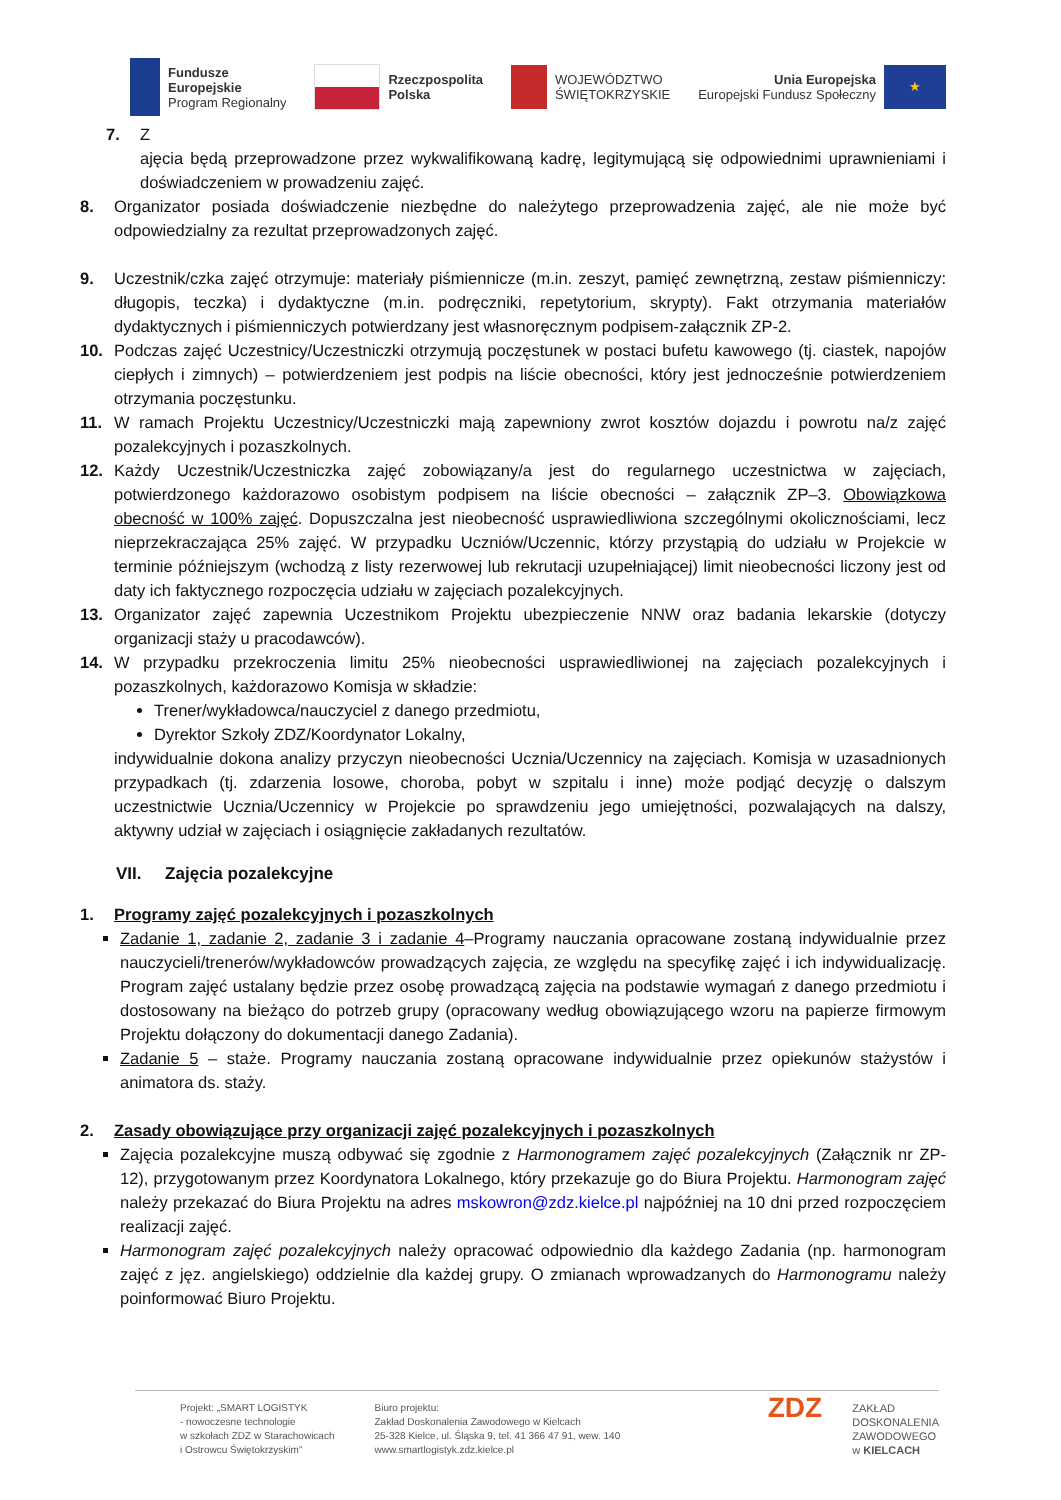Fundusze
Europejskie
Program Regionalny
Rzeczpospolita
Polska
WOJEWÓDZTWO
ŚWIĘTOKRZYSKIE
Unia Europejska
Europejski Fundusz Społeczny
★
7. Z
ajęcia będą przeprowadzone przez wykwalifikowaną kadrę, legitymującą się odpowiednimi uprawnieniami i doświadczeniem w prowadzeniu zajęć.
8. Organizator posiada doświadczenie niezbędne do należytego przeprowadzenia zajęć, ale nie może być odpowiedzialny za rezultat przeprowadzonych zajęć.
9. Uczestnik/czka zajęć otrzymuje: materiały piśmiennicze (m.in. zeszyt, pamięć zewnętrzną, zestaw piśmienniczy: długopis, teczka) i dydaktyczne (m.in. podręczniki, repetytorium, skrypty). Fakt otrzymania materiałów dydaktycznych i piśmienniczych potwierdzany jest własnoręcznym podpisem-załącznik ZP-2.
10. Podczas zajęć Uczestnicy/Uczestniczki otrzymują poczęstunek w postaci bufetu kawowego (tj. ciastek, napojów ciepłych i zimnych) – potwierdzeniem jest podpis na liście obecności, który jest jednocześnie potwierdzeniem otrzymania poczęstunku.
11. W ramach Projektu Uczestnicy/Uczestniczki mają zapewniony zwrot kosztów dojazdu i powrotu na/z zajęć pozalekcyjnych i pozaszkolnych.
12. Każdy Uczestnik/Uczestniczka zajęć zobowiązany/a jest do regularnego uczestnictwa w zajęciach, potwierdzonego każdorazowo osobistym podpisem na liście obecności – załącznik ZP–3. Obowiązkowa obecność w 100% zajęć. Dopuszczalna jest nieobecność usprawiedliwiona szczególnymi okolicznościami, lecz nieprzekraczająca 25% zajęć. W przypadku Uczniów/Uczennic, którzy przystąpią do udziału w Projekcie w terminie późniejszym (wchodzą z listy rezerwowej lub rekrutacji uzupełniającej) limit nieobecności liczony jest od daty ich faktycznego rozpoczęcia udziału w zajęciach pozalekcyjnych.
13. Organizator zajęć zapewnia Uczestnikom Projektu ubezpieczenie NNW oraz badania lekarskie (dotyczy organizacji staży u pracodawców).
14. W przypadku przekroczenia limitu 25% nieobecności usprawiedliwionej na zajęciach pozalekcyjnych i pozaszkolnych, każdorazowo Komisja w składzie:
Trener/wykładowca/nauczyciel z danego przedmiotu,
Dyrektor Szkoły ZDZ/Koordynator Lokalny,
indywidualnie dokona analizy przyczyn nieobecności Ucznia/Uczennicy na zajęciach. Komisja w uzasadnionych przypadkach (tj. zdarzenia losowe, choroba, pobyt w szpitalu i inne) może podjąć decyzję o dalszym uczestnictwie Ucznia/Uczennicy w Projekcie po sprawdzeniu jego umiejętności, pozwalających na dalszy, aktywny udział w zajęciach i osiągnięcie zakładanych rezultatów.
VII. Zajęcia pozalekcyjne
1. Programy zajęć pozalekcyjnych i pozaszkolnych
Zadanie 1, zadanie 2, zadanie 3 i zadanie 4–Programy nauczania opracowane zostaną indywidualnie przez nauczycieli/trenerów/wykładowców prowadzących zajęcia, ze względu na specyfikę zajęć i ich indywidualizację. Program zajęć ustalany będzie przez osobę prowadzącą zajęcia na podstawie wymagań z danego przedmiotu i dostosowany na bieżąco do potrzeb grupy (opracowany według obowiązującego wzoru na papierze firmowym Projektu dołączony do dokumentacji danego Zadania).
Zadanie 5 – staże. Programy nauczania zostaną opracowane indywidualnie przez opiekunów stażystów i animatora ds. staży.
2. Zasady obowiązujące przy organizacji zajęć pozalekcyjnych i pozaszkolnych
Zajęcia pozalekcyjne muszą odbywać się zgodnie z Harmonogramem zajęć pozalekcyjnych (Załącznik nr ZP-12), przygotowanym przez Koordynatora Lokalnego, który przekazuje go do Biura Projektu. Harmonogram zajęć należy przekazać do Biura Projektu na adres mskowron@zdz.kielce.pl najpóźniej na 10 dni przed rozpoczęciem realizacji zajęć.
Harmonogram zajęć pozalekcyjnych należy opracować odpowiednio dla każdego Zadania (np. harmonogram zajęć z jęz. angielskiego) oddzielnie dla każdej grupy. O zmianach wprowadzanych do Harmonogramu należy poinformować Biuro Projektu.
Projekt: „SMART LOGISTYK
- nowoczesne technologie
w szkołach ZDZ w Starachowicach
i Ostrowcu Świętokrzyskim”
Biuro projektu:
Zakład Doskonalenia Zawodowego w Kielcach
25-328 Kielce, ul. Śląska 9, tel. 41 366 47 91, wew. 140
www.smartlogistyk.zdz.kielce.pl
ZDZ
ZAKŁAD
DOSKONALENIA
ZAWODOWEGO
w KIELCACH